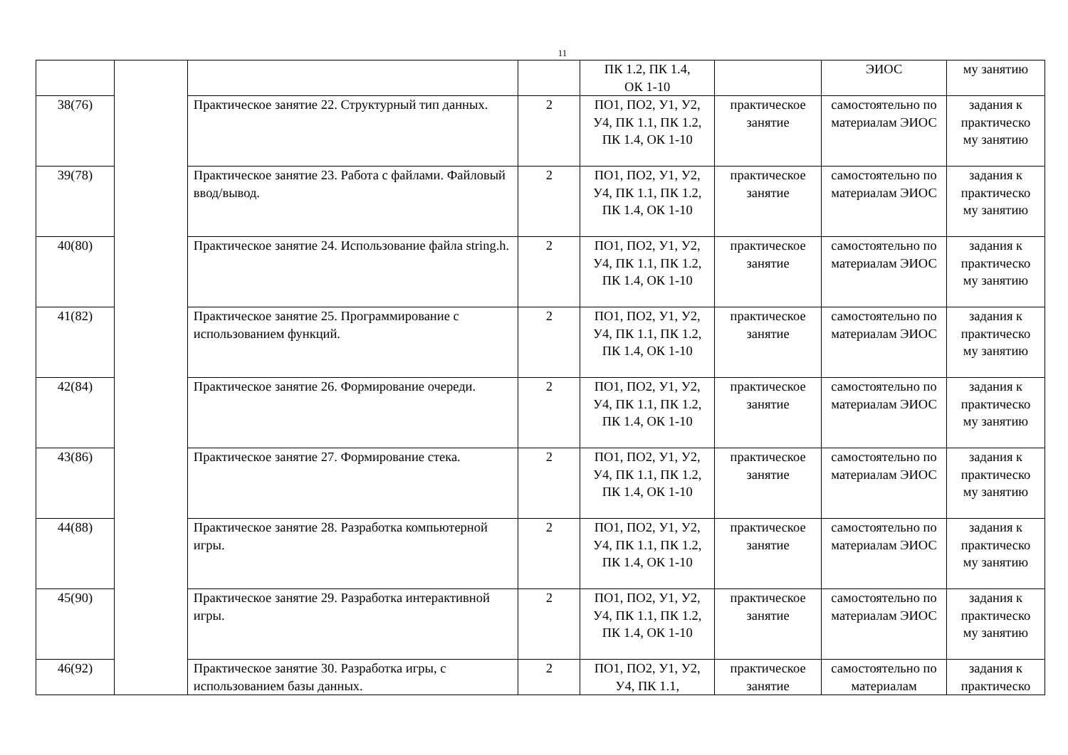11
| | | | | ПК 1.2, ПК 1.4, ОК 1-10 | | ЭИОС | му занятию |
| 38(76) | | Практическое занятие 22. Структурный тип данных. | 2 | ПО1, ПО2, У1, У2, У4, ПК 1.1, ПК 1.2, ПК 1.4, ОК 1-10 | практическое занятие | самостоятельно по материалам ЭИОС | задания к практическо му занятию |
| 39(78) | | Практическое занятие 23. Работа с файлами. Файловый ввод/вывод. | 2 | ПО1, ПО2, У1, У2, У4, ПК 1.1, ПК 1.2, ПК 1.4, ОК 1-10 | практическое занятие | самостоятельно по материалам ЭИОС | задания к практическо му занятию |
| 40(80) | | Практическое занятие 24. Использование файла string.h. | 2 | ПО1, ПО2, У1, У2, У4, ПК 1.1, ПК 1.2, ПК 1.4, ОК 1-10 | практическое занятие | самостоятельно по материалам ЭИОС | задания к практическо му занятию |
| 41(82) | | Практическое занятие 25. Программирование с использованием функций. | 2 | ПО1, ПО2, У1, У2, У4, ПК 1.1, ПК 1.2, ПК 1.4, ОК 1-10 | практическое занятие | самостоятельно по материалам ЭИОС | задания к практическо му занятию |
| 42(84) | | Практическое занятие 26. Формирование очереди. | 2 | ПО1, ПО2, У1, У2, У4, ПК 1.1, ПК 1.2, ПК 1.4, ОК 1-10 | практическое занятие | самостоятельно по материалам ЭИОС | задания к практическо му занятию |
| 43(86) | | Практическое занятие 27. Формирование стека. | 2 | ПО1, ПО2, У1, У2, У4, ПК 1.1, ПК 1.2, ПК 1.4, ОК 1-10 | практическое занятие | самостоятельно по материалам ЭИОС | задания к практическо му занятию |
| 44(88) | | Практическое занятие 28. Разработка компьютерной игры. | 2 | ПО1, ПО2, У1, У2, У4, ПК 1.1, ПК 1.2, ПК 1.4, ОК 1-10 | практическое занятие | самостоятельно по материалам ЭИОС | задания к практическо му занятию |
| 45(90) | | Практическое занятие 29. Разработка интерактивной игры. | 2 | ПО1, ПО2, У1, У2, У4, ПК 1.1, ПК 1.2, ПК 1.4, ОК 1-10 | практическое занятие | самостоятельно по материалам ЭИОС | задания к практическо му занятию |
| 46(92) | | Практическое занятие 30. Разработка игры, с использованием базы данных. | 2 | ПО1, ПО2, У1, У2, У4, ПК 1.1, | практическое занятие | самостоятельно по материалам | задания к практическо |